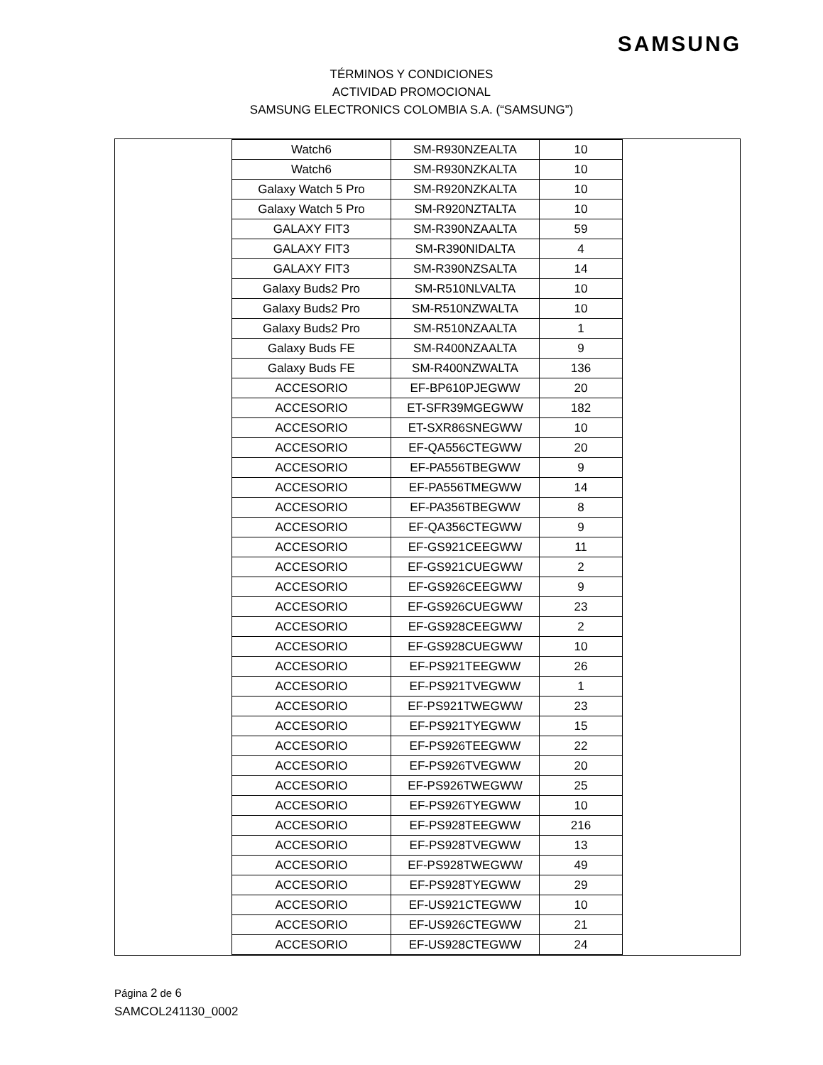SAMSUNG
TÉRMINOS Y CONDICIONES
ACTIVIDAD PROMOCIONAL
SAMSUNG ELECTRONICS COLOMBIA S.A. (“SAMSUNG”)
| Watch6 | SM-R930NZEALTA | 10 |
| Watch6 | SM-R930NZKALTA | 10 |
| Galaxy Watch 5 Pro | SM-R920NZKALTA | 10 |
| Galaxy Watch 5 Pro | SM-R920NZTALTA | 10 |
| GALAXY FIT3 | SM-R390NZAALTA | 59 |
| GALAXY FIT3 | SM-R390NIDALTA | 4 |
| GALAXY FIT3 | SM-R390NZSALTA | 14 |
| Galaxy Buds2 Pro | SM-R510NLVALTA | 10 |
| Galaxy Buds2 Pro | SM-R510NZWALTA | 10 |
| Galaxy Buds2 Pro | SM-R510NZAALTA | 1 |
| Galaxy Buds FE | SM-R400NZAALTA | 9 |
| Galaxy Buds FE | SM-R400NZWALTA | 136 |
| ACCESORIO | EF-BP610PJEGWW | 20 |
| ACCESORIO | ET-SFR39MGEGWW | 182 |
| ACCESORIO | ET-SXR86SNEGWW | 10 |
| ACCESORIO | EF-QA556CTEGWW | 20 |
| ACCESORIO | EF-PA556TBEGWW | 9 |
| ACCESORIO | EF-PA556TMEGWW | 14 |
| ACCESORIO | EF-PA356TBEGWW | 8 |
| ACCESORIO | EF-QA356CTEGWW | 9 |
| ACCESORIO | EF-GS921CEEGWW | 11 |
| ACCESORIO | EF-GS921CUEGWW | 2 |
| ACCESORIO | EF-GS926CEEGWW | 9 |
| ACCESORIO | EF-GS926CUEGWW | 23 |
| ACCESORIO | EF-GS928CEEGWW | 2 |
| ACCESORIO | EF-GS928CUEGWW | 10 |
| ACCESORIO | EF-PS921TEEGWW | 26 |
| ACCESORIO | EF-PS921TVEGWW | 1 |
| ACCESORIO | EF-PS921TWEGWW | 23 |
| ACCESORIO | EF-PS921TYEGWW | 15 |
| ACCESORIO | EF-PS926TEEGWW | 22 |
| ACCESORIO | EF-PS926TVEGWW | 20 |
| ACCESORIO | EF-PS926TWEGWW | 25 |
| ACCESORIO | EF-PS926TYEGWW | 10 |
| ACCESORIO | EF-PS928TEEGWW | 216 |
| ACCESORIO | EF-PS928TVEGWW | 13 |
| ACCESORIO | EF-PS928TWEGWW | 49 |
| ACCESORIO | EF-PS928TYEGWW | 29 |
| ACCESORIO | EF-US921CTEGWW | 10 |
| ACCESORIO | EF-US926CTEGWW | 21 |
| ACCESORIO | EF-US928CTEGWW | 24 |
Página 2 de 6
SAMCOL241130_0002